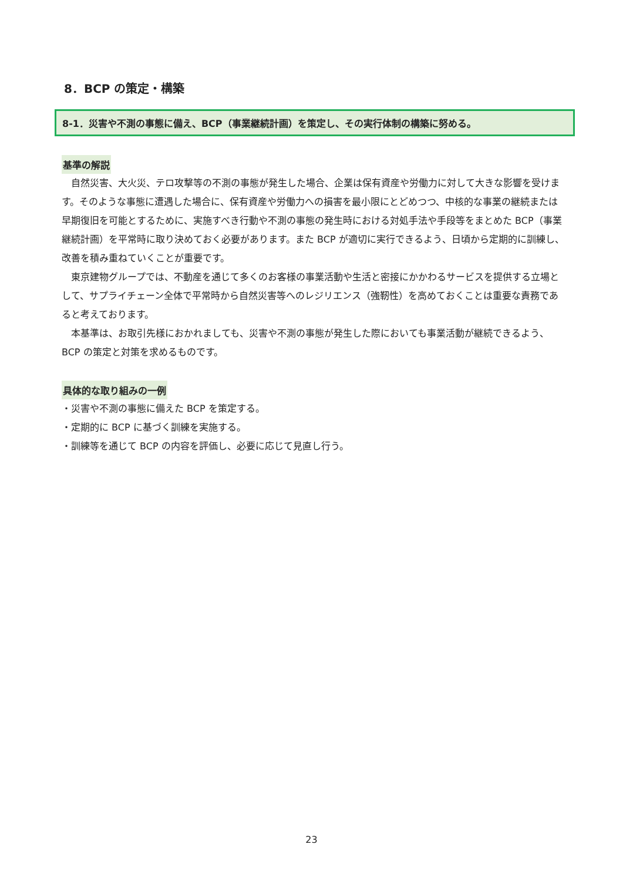8．BCP の策定・構築
8-1．災害や不測の事態に備え、BCP（事業継続計画）を策定し、その実行体制の構築に努める。
基準の解説
自然災害、大火災、テロ攻撃等の不測の事態が発生した場合、企業は保有資産や労働力に対して大きな影響を受けます。そのような事態に遭遇した場合に、保有資産や労働力への損害を最小限にとどめつつ、中核的な事業の継続または早期復旧を可能とするために、実施すべき行動や不測の事態の発生時における対処手法や手段等をまとめた BCP（事業継続計画）を平常時に取り決めておく必要があります。また BCP が適切に実行できるよう、日頃から定期的に訓練し、改善を積み重ねていくことが重要です。
東京建物グループでは、不動産を通じて多くのお客様の事業活動や生活と密接にかかわるサービスを提供する立場として、サプライチェーン全体で平常時から自然災害等へのレジリエンス（強靭性）を高めておくことは重要な責務であると考えております。
本基準は、お取引先様におかれましても、災害や不測の事態が発生した際においても事業活動が継続できるよう、BCP の策定と対策を求めるものです。
具体的な取り組みの一例
・災害や不測の事態に備えた BCP を策定する。
・定期的に BCP に基づく訓練を実施する。
・訓練等を通じて BCP の内容を評価し、必要に応じて見直し行う。
23